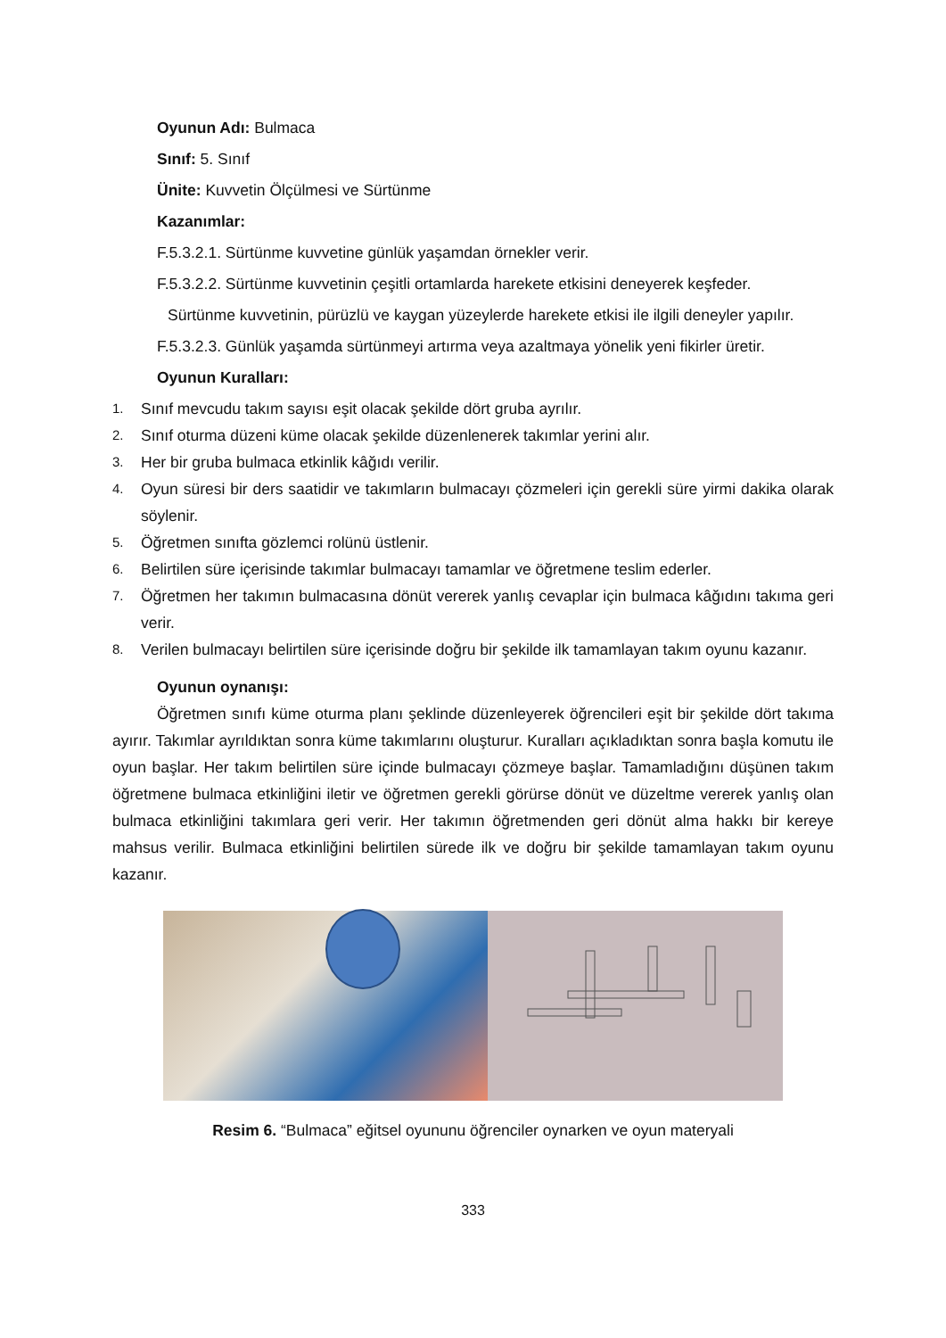Oyunun Adı: Bulmaca
Sınıf: 5. Sınıf
Ünite: Kuvvetin Ölçülmesi ve Sürtünme
Kazanımlar:
F.5.3.2.1. Sürtünme kuvvetine günlük yaşamdan örnekler verir.
F.5.3.2.2. Sürtünme kuvvetinin çeşitli ortamlarda harekete etkisini deneyerek keşfeder.
Sürtünme kuvvetinin, pürüzlü ve kaygan yüzeylerde harekete etkisi ile ilgili deneyler yapılır.
F.5.3.2.3. Günlük yaşamda sürtünmeyi artırma veya azaltmaya yönelik yeni fikirler üretir.
Oyunun Kuralları:
1. Sınıf mevcudu takım sayısı eşit olacak şekilde dört gruba ayrılır.
2. Sınıf oturma düzeni küme olacak şekilde düzenlenerek takımlar yerini alır.
3. Her bir gruba bulmaca etkinlik kâğıdı verilir.
4. Oyun süresi bir ders saatidir ve takımların bulmacayı çözmeleri için gerekli süre yirmi dakika olarak söylenir.
5. Öğretmen sınıfta gözlemci rolünü üstlenir.
6. Belirtilen süre içerisinde takımlar bulmacayı tamamlar ve öğretmene teslim ederler.
7. Öğretmen her takımın bulmacasına dönüt vererek yanlış cevaplar için bulmaca kâğıdını takıma geri verir.
8. Verilen bulmacayı belirtilen süre içerisinde doğru bir şekilde ilk tamamlayan takım oyunu kazanır.
Oyunun oynanışı:
Öğretmen sınıfı küme oturma planı şeklinde düzenleyerek öğrencileri eşit bir şekilde dört takıma ayırır. Takımlar ayrıldıktan sonra küme takımlarını oluşturur. Kuralları açıkladıktan sonra başla komutu ile oyun başlar. Her takım belirtilen süre içinde bulmacayı çözmeye başlar. Tamamladığını düşünen takım öğretmene bulmaca etkinliğini iletir ve öğretmen gerekli görürse dönüt ve düzeltme vererek yanlış olan bulmaca etkinliğini takımlara geri verir. Her takımın öğretmenden geri dönüt alma hakkı bir kereye mahsus verilir. Bulmaca etkinliğini belirtilen sürede ilk ve doğru bir şekilde tamamlayan takım oyunu kazanır.
Resim 6. “Bulmaca” eğitsel oyununu öğrenciler oynarken ve oyun materyali
333